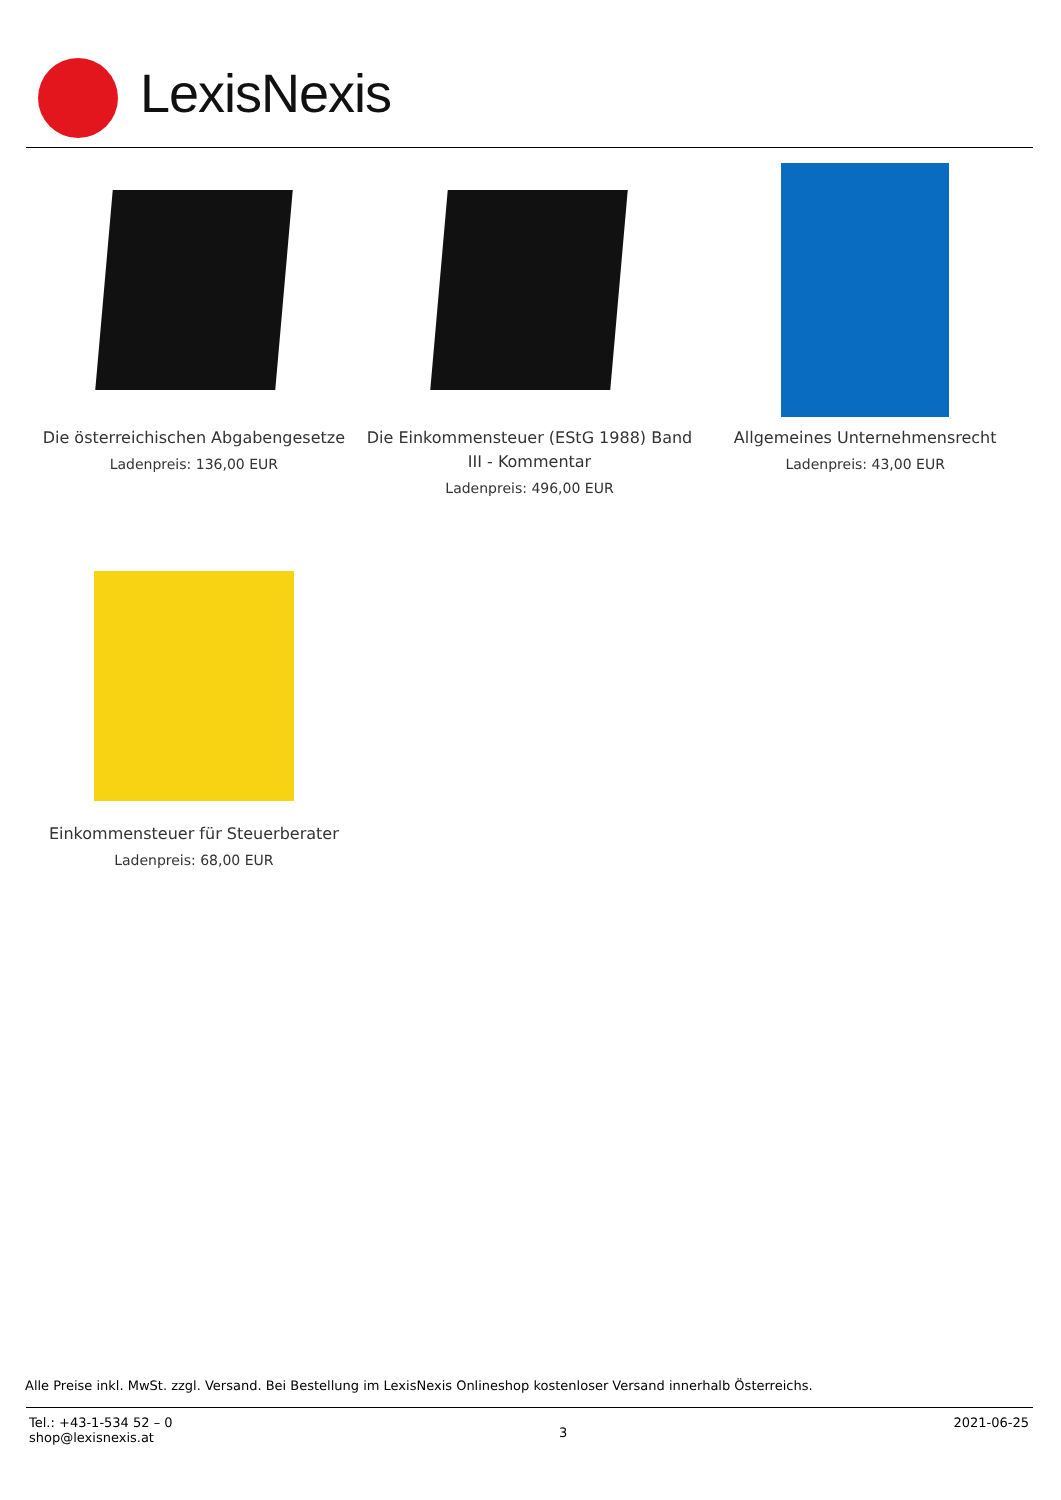LexisNexis
Die österreichischen Abgabengesetze
Ladenpreis: 136,00 EUR
Die Einkommensteuer (EStG 1988) Band III - Kommentar
Ladenpreis: 496,00 EUR
Allgemeines Unternehmensrecht
Ladenpreis: 43,00 EUR
Einkommensteuer für Steuerberater
Ladenpreis: 68,00 EUR
Alle Preise inkl. MwSt. zzgl. Versand. Bei Bestellung im LexisNexis Onlineshop kostenloser Versand innerhalb Österreichs.
Tel.: +43-1-534 52 – 0
shop@lexisnexis.at
3
2021-06-25